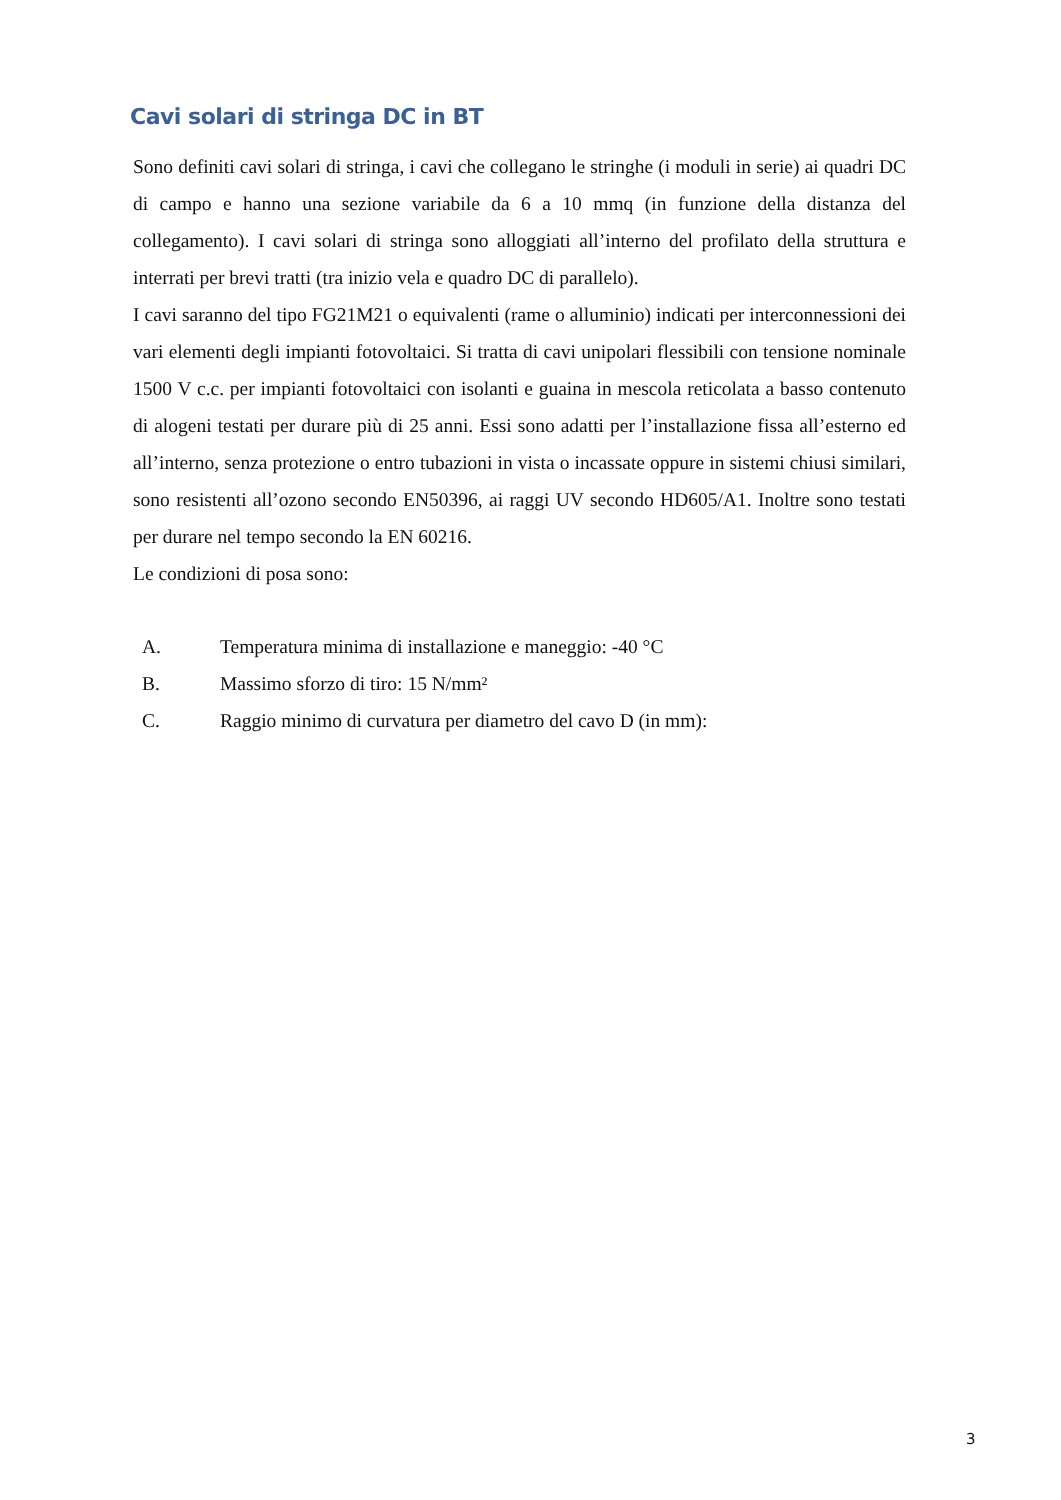Cavi solari di stringa DC in BT
Sono definiti cavi solari di stringa, i cavi che collegano le stringhe (i moduli in serie) ai quadri DC di campo e hanno una sezione variabile da 6 a 10 mmq (in funzione della distanza del collegamento). I cavi solari di stringa sono alloggiati all’interno del profilato della struttura e interrati per brevi tratti (tra inizio vela e quadro DC di parallelo).
I cavi saranno del tipo FG21M21 o equivalenti (rame o alluminio) indicati per interconnessioni dei vari elementi degli impianti fotovoltaici. Si tratta di cavi unipolari flessibili con tensione nominale 1500 V c.c. per impianti fotovoltaici con isolanti e guaina in mescola reticolata a basso contenuto di alogeni testati per durare più di 25 anni. Essi sono adatti per l’installazione fissa all’esterno ed all’interno, senza protezione o entro tubazioni in vista o incassate oppure in sistemi chiusi similari, sono resistenti all’ozono secondo EN50396, ai raggi UV secondo HD605/A1. Inoltre sono testati per durare nel tempo secondo la EN 60216.
Le condizioni di posa sono:
A. Temperatura minima di installazione e maneggio: -40 °C
B. Massimo sforzo di tiro: 15 N/mm²
C. Raggio minimo di curvatura per diametro del cavo D (in mm):
3